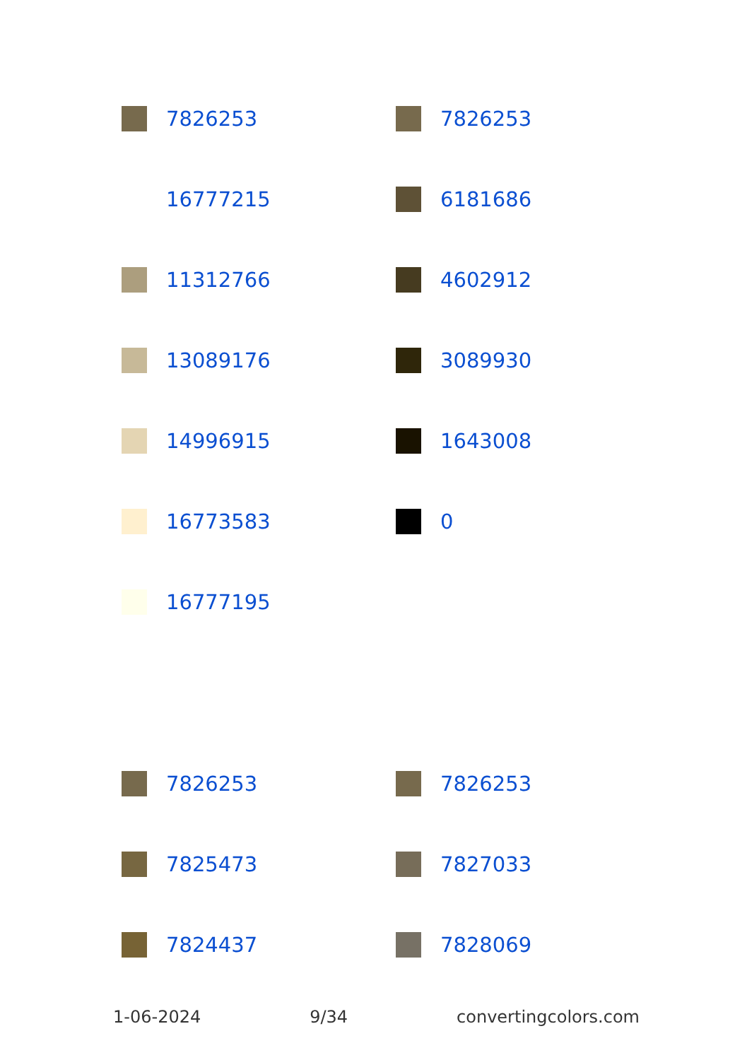7826253
16777215
11312766
13089176
14996915
16773583
16777195
7826253
6181686
4602912
3089930
1643008
0
7826253
7825473
7824437
7826253
7827033
7828069
1-06-2024 9/34 convertingcolors.com